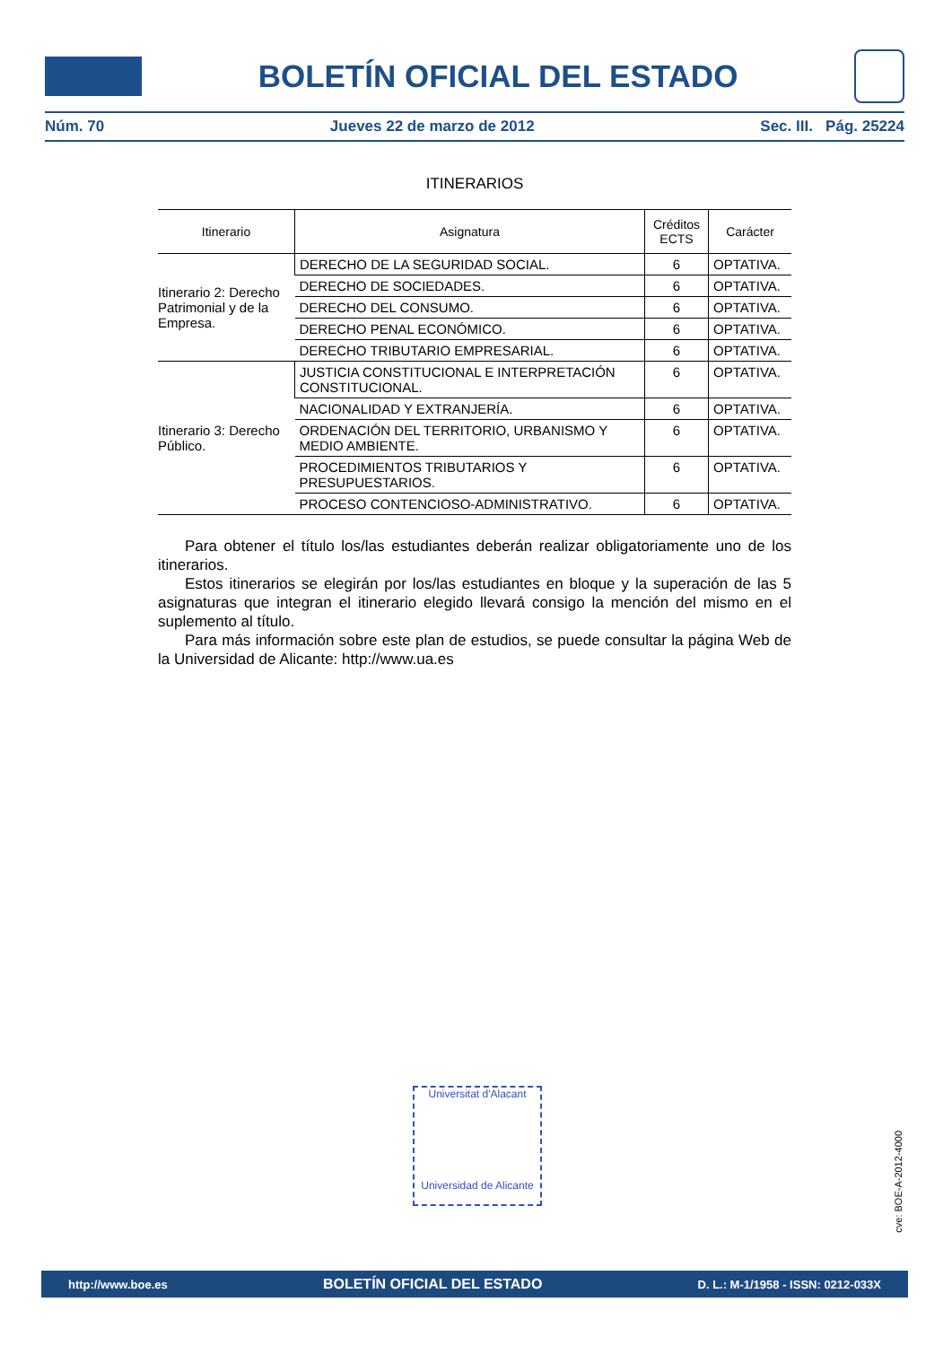BOLETÍN OFICIAL DEL ESTADO
Núm. 70 Jueves 22 de marzo de 2012 Sec. III. Pág. 25224
ITINERARIOS
| Itinerario | Asignatura | Créditos ECTS | Carácter |
| --- | --- | --- | --- |
| Itinerario 2: Derecho Patrimonial y de la Empresa. | DERECHO DE LA SEGURIDAD SOCIAL. | 6 | OPTATIVA. |
| | DERECHO DE SOCIEDADES. | 6 | OPTATIVA. |
| | DERECHO DEL CONSUMO. | 6 | OPTATIVA. |
| | DERECHO PENAL ECONÓMICO. | 6 | OPTATIVA. |
| | DERECHO TRIBUTARIO EMPRESARIAL. | 6 | OPTATIVA. |
| Itinerario 3: Derecho Público. | JUSTICIA CONSTITUCIONAL E INTERPRETACIÓN CONSTITUCIONAL. | 6 | OPTATIVA. |
| | NACIONALIDAD Y EXTRANJERÍA. | 6 | OPTATIVA. |
| | ORDENACIÓN DEL TERRITORIO, URBANISMO Y MEDIO AMBIENTE. | 6 | OPTATIVA. |
| | PROCEDIMIENTOS TRIBUTARIOS Y PRESUPUESTARIOS. | 6 | OPTATIVA. |
| | PROCESO CONTENCIOSO-ADMINISTRATIVO. | 6 | OPTATIVA. |
Para obtener el título los/las estudiantes deberán realizar obligatoriamente uno de los itinerarios.
Estos itinerarios se elegirán por los/las estudiantes en bloque y la superación de las 5 asignaturas que integran el itinerario elegido llevará consigo la mención del mismo en el suplemento al título.
Para más información sobre este plan de estudios, se puede consultar la página Web de la Universidad de Alicante: http://www.ua.es
Universitat d'Alacant
Universidad de Alicante
cve: BOE-A-2012-4000
http://www.boe.es BOLETÍN OFICIAL DEL ESTADO D. L.: M-1/1958 - ISSN: 0212-033X